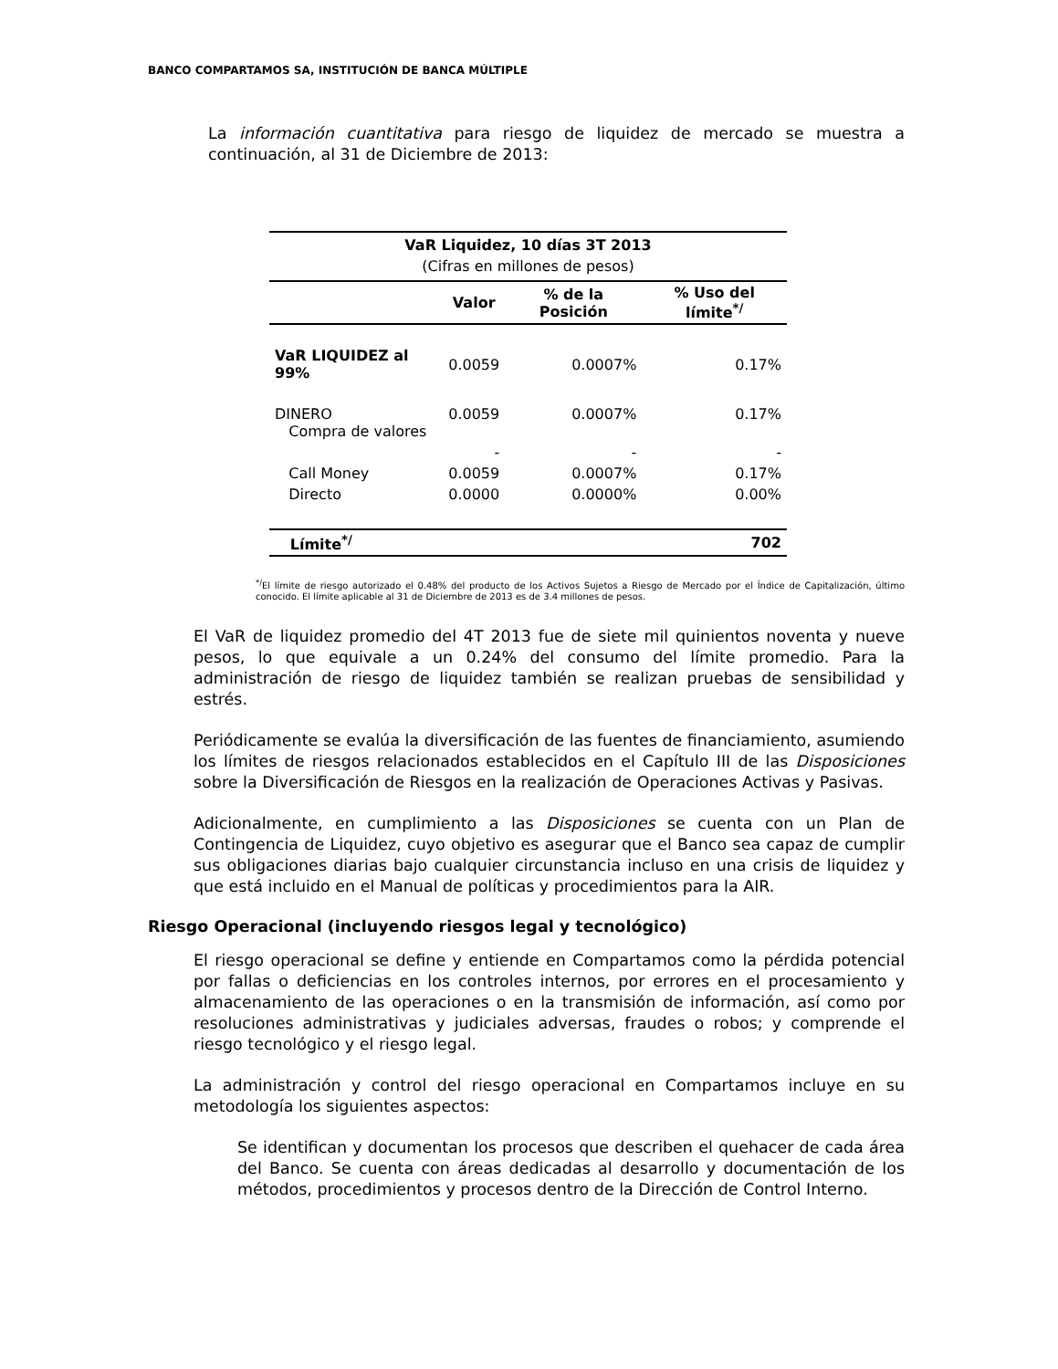BANCO COMPARTAMOS SA, INSTITUCIÓN DE BANCA MÚLTIPLE
La información cuantitativa para riesgo de liquidez de mercado se muestra a continuación, al 31 de Diciembre de 2013:
| VaR Liquidez, 10 días 3T 2013 | | | |
| --- | --- | --- | --- |
| (Cifras en millones de pesos) | | | |
| | Valor | % de la Posición | % Uso del límite<sup>*/</sup> |
| VaR LIQUIDEZ al 99% | 0.0059 | 0.0007% | 0.17% |
| DINERO Compra de valores | 0.0059 | 0.0007% | 0.17% |
| | - | - | - |
| Call Money | 0.0059 | 0.0007% | 0.17% |
| Directo | 0.0000 | 0.0000% | 0.00% |
| Límite<sup>*/</sup> | | | 702 |
<sup>*/</sup>El límite de riesgo autorizado el 0.48% del producto de los Activos Sujetos a Riesgo de Mercado por el Índice de Capitalización, último conocido. El límite aplicable al 31 de Diciembre de 2013 es de 3.4 millones de pesos.
El VaR de liquidez promedio del 4T 2013 fue de siete mil quinientos noventa y nueve pesos, lo que equivale a un 0.24% del consumo del límite promedio. Para la administración de riesgo de liquidez también se realizan pruebas de sensibilidad y estrés.
Periódicamente se evalúa la diversificación de las fuentes de financiamiento, asumiendo los límites de riesgos relacionados establecidos en el Capítulo III de las Disposiciones sobre la Diversificación de Riesgos en la realización de Operaciones Activas y Pasivas.
Adicionalmente, en cumplimiento a las Disposiciones se cuenta con un Plan de Contingencia de Liquidez, cuyo objetivo es asegurar que el Banco sea capaz de cumplir sus obligaciones diarias bajo cualquier circunstancia incluso en una crisis de liquidez y que está incluido en el Manual de políticas y procedimientos para la AIR.
Riesgo Operacional (incluyendo riesgos legal y tecnológico)
El riesgo operacional se define y entiende en Compartamos como la pérdida potencial por fallas o deficiencias en los controles internos, por errores en el procesamiento y almacenamiento de las operaciones o en la transmisión de información, así como por resoluciones administrativas y judiciales adversas, fraudes o robos; y comprende el riesgo tecnológico y el riesgo legal.
La administración y control del riesgo operacional en Compartamos incluye en su metodología los siguientes aspectos:
Se identifican y documentan los procesos que describen el quehacer de cada área del Banco. Se cuenta con áreas dedicadas al desarrollo y documentación de los métodos, procedimientos y procesos dentro de la Dirección de Control Interno.